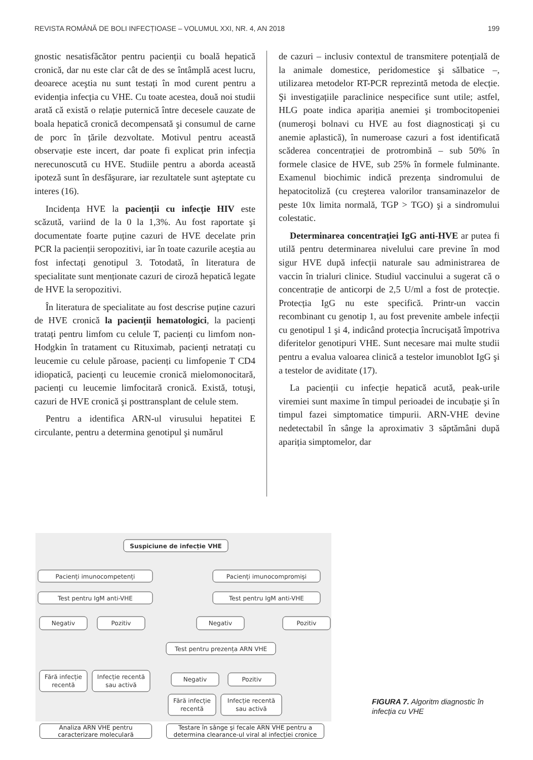REVISTA ROMÂNĂ DE BOLI INFECȚIOASE – VOLUMUL XXI, NR. 4, AN 2018 199
gnostic nesatisfăcător pentru pacienții cu boală hepatică cronică, dar nu este clar cât de des se întâmplă acest lucru, deoarece aceştia nu sunt testați în mod curent pentru a evidenția infecția cu VHE. Cu toate acestea, două noi studii arată că există o relație puternică între decesele cauzate de boala hepatică cronică decompensată şi consumul de carne de porc în țările dezvoltate. Motivul pentru această observație este incert, dar poate fi explicat prin infecția nerecunoscută cu HVE. Studiile pentru a aborda această ipoteză sunt în desfăşurare, iar rezultatele sunt aşteptate cu interes (16).
Incidența HVE la pacienții cu infecție HIV este scăzută, variind de la 0 la 1,3%. Au fost raportate şi documentate foarte puține cazuri de HVE decelate prin PCR la pacienții seropozitivi, iar în toate cazurile aceştia au fost infectați genotipul 3. Totodată, în literatura de specialitate sunt menționate cazuri de ciroză hepatică legate de HVE la seropozitivi.
În literatura de specialitate au fost descrise puține cazuri de HVE cronică la pacienții hematologici, la pacienți tratați pentru limfom cu celule T, pacienți cu limfom non-Hodgkin în tratament cu Rituximab, pacienți netratați cu leucemie cu celule păroase, pacienți cu limfopenie T CD4 idiopatică, pacienți cu leucemie cronică mielomonocitară, pacienți cu leucemie limfocitară cronică. Există, totuşi, cazuri de HVE cronică şi posttransplant de celule stem.
Pentru a identifica ARN-ul virusului hepatitei E circulante, pentru a determina genotipul şi numărul
de cazuri – inclusiv contextul de transmitere potențială de la animale domestice, peridomestice şi sălbatice –, utilizarea metodelor RT-PCR reprezintă metoda de elecție. Şi investigațiile paraclinice nespecifice sunt utile; astfel, HLG poate indica apariția anemiei şi trombocitopeniei (numeroşi bolnavi cu HVE au fost diagnosticați şi cu anemie aplastică), în numeroase cazuri a fost identificată scăderea concentrației de protrombină – sub 50% în formele clasice de HVE, sub 25% în formele fulminante. Examenul biochimic indică prezența sindromului de hepatocitoliză (cu creşterea valorilor transaminazelor de peste 10x limita normală, TGP > TGO) şi a sindromului colestatic.
Determinarea concentrației IgG anti-HVE ar putea fi utilă pentru determinarea nivelului care previne în mod sigur HVE după infecții naturale sau administrarea de vaccin în trialuri clinice. Studiul vaccinului a sugerat că o concentrație de anticorpi de 2,5 U/ml a fost de protecție. Protecția IgG nu este specifică. Printr-un vaccin recombinant cu genotip 1, au fost prevenite ambele infecții cu genotipul 1 şi 4, indicând protecția încrucişată împotriva diferitelor genotipuri VHE. Sunt necesare mai multe studii pentru a evalua valoarea clinică a testelor imunoblot IgG şi a testelor de aviditate (17).
La pacienții cu infecție hepatică acută, peak-urile viremiei sunt maxime în timpul perioadei de incubație şi în timpul fazei simptomatice timpurii. ARN-VHE devine nedetectabil în sânge la aproximativ 3 săptămâni după apariția simptomelor, dar
Suspiciune de infecție VHE
Pacienți imunocompetenți
Pacienți imunocompromiși
Test pentru IgM anti-VHE
Test pentru IgM anti-VHE
Negativ
Pozitiv
Negativ
Pozitiv
Test pentru prezența ARN VHE
Fără infecție
recentă
Infecție recentă
sau activă
Negativ
Pozitiv
Fără infecție
recentă
Infecție recentă
sau activă
Analiza ARN VHE pentru caracterizare moleculară
Testare în sânge şi fecale ARN VHE pentru a determina clearance-ul viral al infecției cronice
FIGURA 7. Algoritm diagnostic în infecția cu VHE